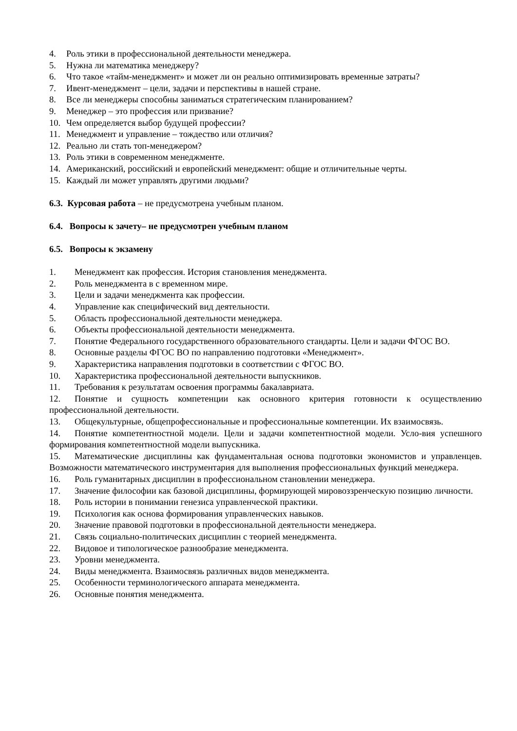4. Роль этики в профессиональной деятельности менеджера.
5. Нужна ли математика менеджеру?
6. Что такое «тайм-менеджмент» и может ли он реально оптимизировать временные затраты?
7. Ивент-менеджмент – цели, задачи и перспективы в нашей стране.
8. Все ли менеджеры способны заниматься стратегическим планированием?
9. Менеджер – это профессия или призвание?
10. Чем определяется выбор будущей профессии?
11. Менеджмент и управление – тождество или отличия?
12. Реально ли стать топ-менеджером?
13. Роль этики в современном менеджменте.
14. Американский, российский и европейский менеджмент: общие и отличительные черты.
15. Каждый ли может управлять другими людьми?
6.3. Курсовая работа – не предусмотрена учебным планом.
6.4. Вопросы к зачету– не предусмотрен учебным планом
6.5. Вопросы к экзамену
1. Менеджмент как профессия. История становления менеджмента.
2. Роль менеджмента в с временном мире.
3. Цели и задачи менеджмента как профессии.
4. Управление как специфический вид деятельности.
5. Область профессиональной деятельности менеджера.
6. Объекты профессиональной деятельности менеджмента.
7. Понятие Федерального государственного образовательного стандарты. Цели и задачи ФГОС ВО.
8. Основные разделы ФГОС ВО по направлению подготовки «Менеджмент».
9. Характеристика направления подготовки в соответствии с ФГОС ВО.
10. Характеристика профессиональной деятельности выпускников.
11. Требования к результатам освоения программы бакалавриата.
12. Понятие и сущность компетенции как основного критерия готовности к осуществлению профессиональной деятельности.
13. Общекультурные, общепрофессиональные и профессиональные компетенции. Их взаимосвязь.
14. Понятие компетентностной модели. Цели и задачи компетентностной модели. Усло-вия успешного формирования компетентностной модели выпускника.
15. Математические дисциплины как фундаментальная основа подготовки экономистов и управленцев. Возможности математического инструментария для выполнения профессиональных функций менеджера.
16. Роль гуманитарных дисциплин в профессиональном становлении менеджера.
17. Значение философии как базовой дисциплины, формирующей мировоззренческую позицию личности.
18. Роль истории в понимании генезиса управленческой практики.
19. Психология как основа формирования управленческих навыков.
20. Значение правовой подготовки в профессиональной деятельности менеджера.
21. Связь социально-политических дисциплин с теорией менеджмента.
22. Видовое и типологическое разнообразие менеджмента.
23. Уровни менеджмента.
24. Виды менеджмента. Взаимосвязь различных видов менеджмента.
25. Особенности терминологического аппарата менеджмента.
26. Основные понятия менеджмента.